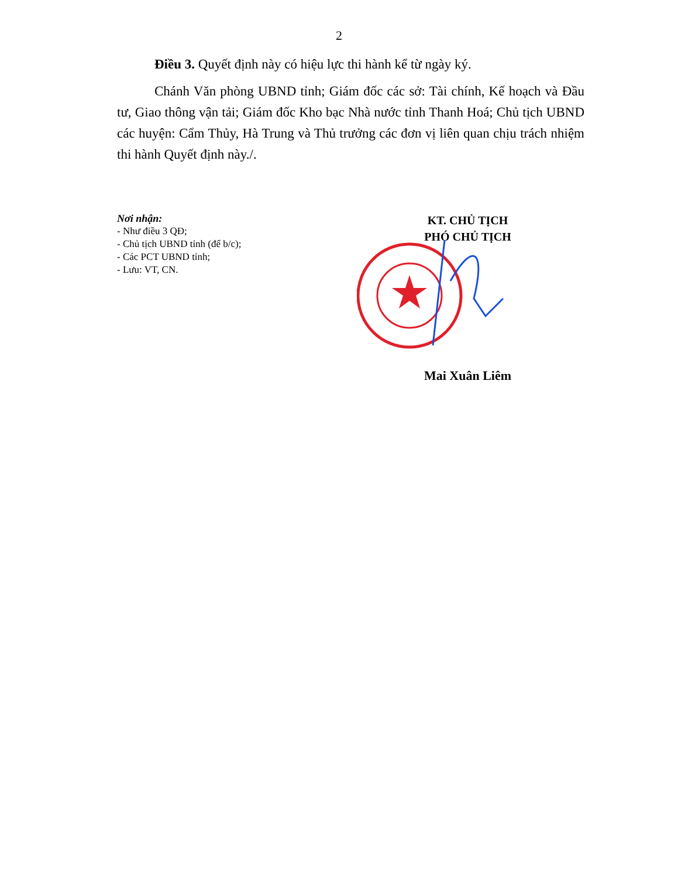2
Điều 3. Quyết định này có hiệu lực thi hành kể từ ngày ký.
Chánh Văn phòng UBND tỉnh; Giám đốc các sở: Tài chính, Kế hoạch và Đầu tư, Giao thông vận tải; Giám đốc Kho bạc Nhà nước tỉnh Thanh Hoá; Chủ tịch UBND các huyện: Cẩm Thủy, Hà Trung và Thủ trưởng các đơn vị liên quan chịu trách nhiệm thi hành Quyết định này./.
Nơi nhận:
- Như điều 3 QĐ;
- Chủ tịch UBND tỉnh (để b/c);
- Các PCT UBND tỉnh;
- Lưu: VT, CN.
KT. CHỦ TỊCH
PHÓ CHỦ TỊCH
Mai Xuân Liêm